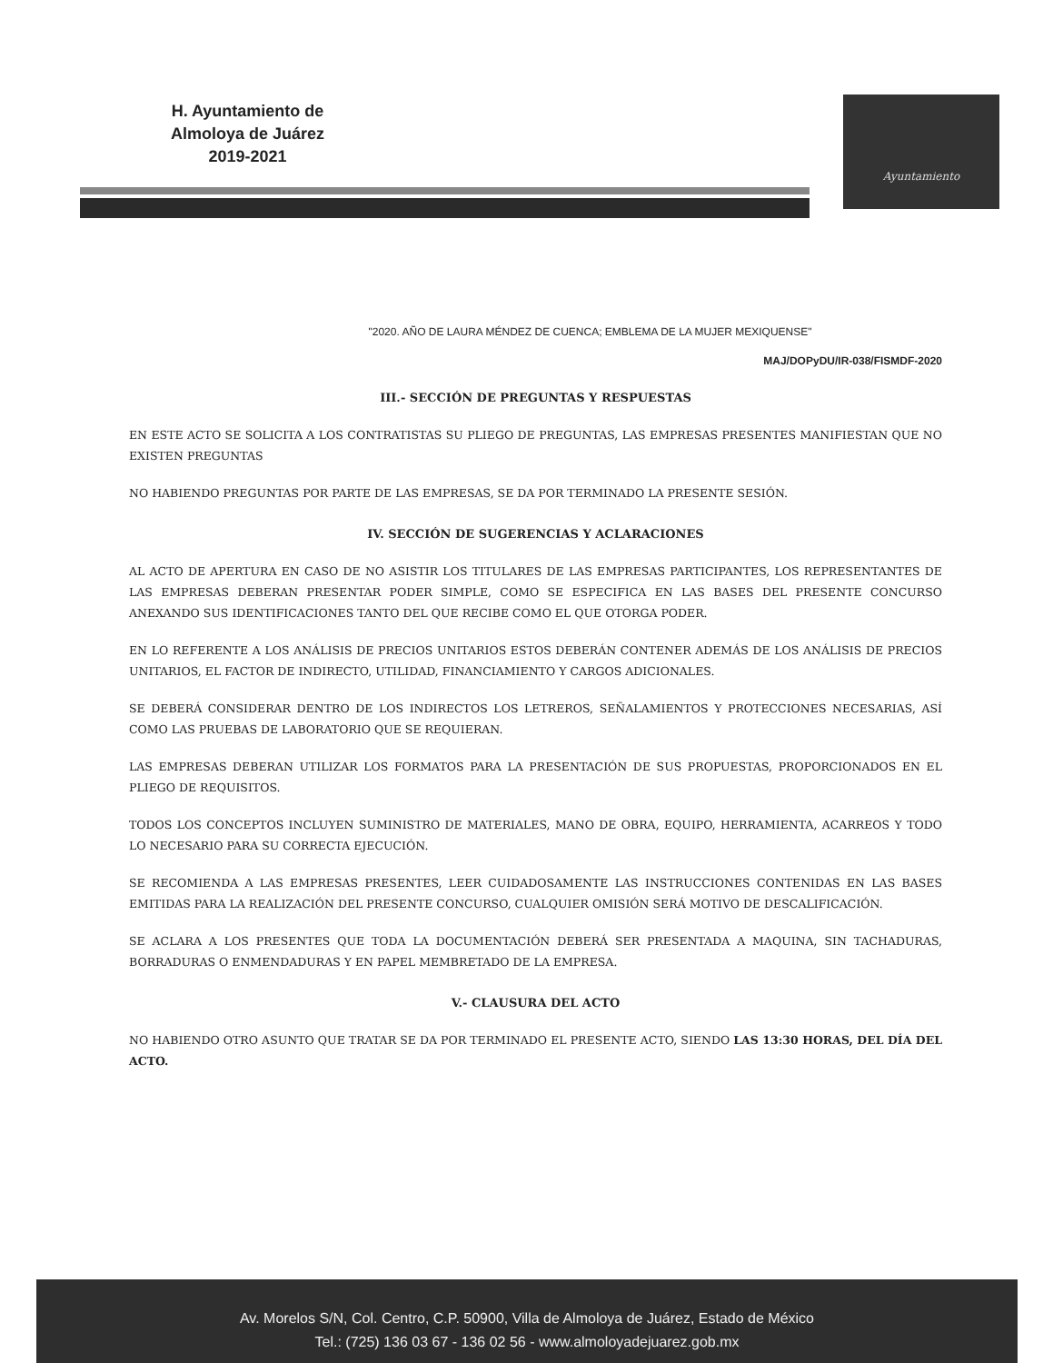H. Ayuntamiento de
Almoloya de Juárez
2019-2021
Ayuntamiento
"2020. AÑO DE LAURA MÉNDEZ DE CUENCA; EMBLEMA DE LA MUJER MEXIQUENSE"
MAJ/DOPyDU/IR-038/FISMDF-2020
III.- SECCIÓN DE PREGUNTAS Y RESPUESTAS
EN ESTE ACTO SE SOLICITA A LOS CONTRATISTAS SU PLIEGO DE PREGUNTAS, LAS EMPRESAS PRESENTES MANIFIESTAN QUE NO EXISTEN PREGUNTAS
NO HABIENDO PREGUNTAS POR PARTE DE LAS EMPRESAS, SE DA POR TERMINADO LA PRESENTE SESIÓN.
IV. SECCIÓN DE SUGERENCIAS Y ACLARACIONES
AL ACTO DE APERTURA EN CASO DE NO ASISTIR LOS TITULARES DE LAS EMPRESAS PARTICIPANTES, LOS REPRESENTANTES DE LAS EMPRESAS DEBERAN PRESENTAR PODER SIMPLE, COMO SE ESPECIFICA EN LAS BASES DEL PRESENTE CONCURSO ANEXANDO SUS IDENTIFICACIONES TANTO DEL QUE RECIBE COMO EL QUE OTORGA PODER.
EN LO REFERENTE A LOS ANÁLISIS DE PRECIOS UNITARIOS ESTOS DEBERÁN CONTENER ADEMÁS DE LOS ANÁLISIS DE PRECIOS UNITARIOS, EL FACTOR DE INDIRECTO, UTILIDAD, FINANCIAMIENTO Y CARGOS ADICIONALES.
SE DEBERÁ CONSIDERAR DENTRO DE LOS INDIRECTOS LOS LETREROS, SEÑALAMIENTOS Y PROTECCIONES NECESARIAS, ASÍ COMO LAS PRUEBAS DE LABORATORIO QUE SE REQUIERAN.
LAS EMPRESAS DEBERAN UTILIZAR LOS FORMATOS PARA LA PRESENTACIÓN DE SUS PROPUESTAS, PROPORCIONADOS EN EL PLIEGO DE REQUISITOS.
TODOS LOS CONCEPTOS INCLUYEN SUMINISTRO DE MATERIALES, MANO DE OBRA, EQUIPO, HERRAMIENTA, ACARREOS Y TODO LO NECESARIO PARA SU CORRECTA EJECUCIÓN.
SE RECOMIENDA A LAS EMPRESAS PRESENTES, LEER CUIDADOSAMENTE LAS INSTRUCCIONES CONTENIDAS EN LAS BASES EMITIDAS PARA LA REALIZACIÓN DEL PRESENTE CONCURSO, CUALQUIER OMISIÓN SERÁ MOTIVO DE DESCALIFICACIÓN.
SE ACLARA A LOS PRESENTES QUE TODA LA DOCUMENTACIÓN DEBERÁ SER PRESENTADA A MAQUINA, SIN TACHADURAS, BORRADURAS O ENMENDADURAS Y EN PAPEL MEMBRETADO DE LA EMPRESA.
V.- CLAUSURA DEL ACTO
NO HABIENDO OTRO ASUNTO QUE TRATAR SE DA POR TERMINADO EL PRESENTE ACTO, SIENDO LAS 13:30 HORAS, DEL DÍA DEL ACTO.
Av. Morelos S/N, Col. Centro, C.P. 50900, Villa de Almoloya de Juárez, Estado de México
Tel.: (725) 136 03 67 - 136 02 56 - www.almoloyadejuarez.gob.mx